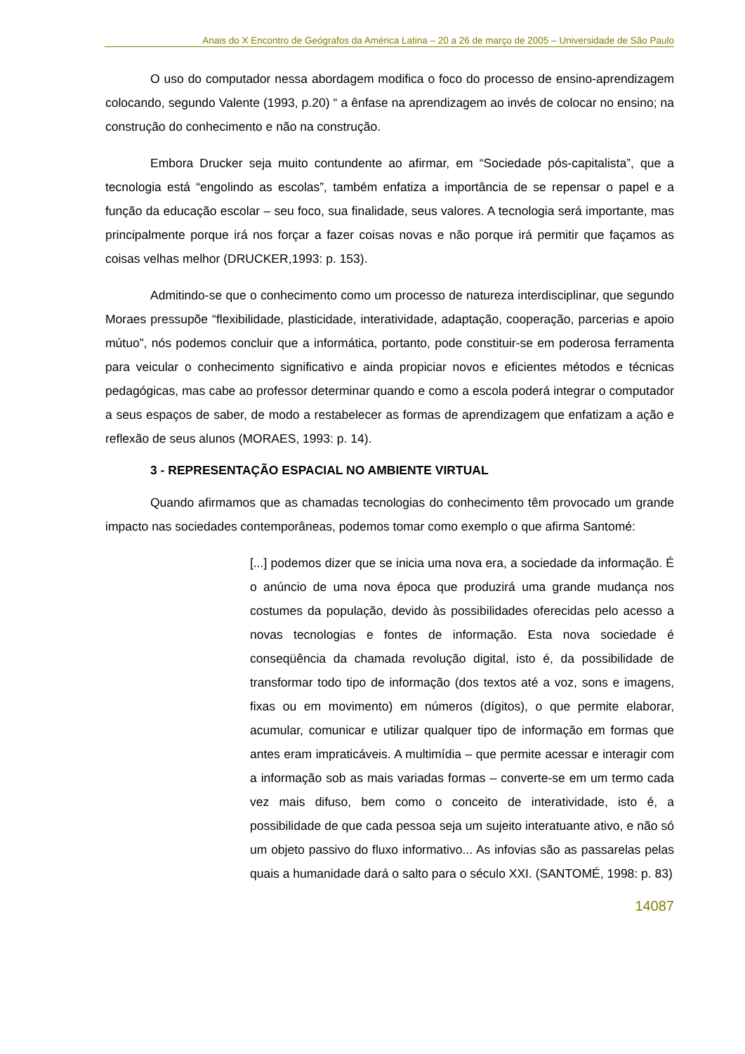Anais do X Encontro de Geógrafos da América Latina – 20 a 26 de março de 2005 – Universidade de São Paulo
O uso do computador nessa abordagem modifica o foco do processo de ensino-aprendizagem colocando, segundo Valente (1993, p.20) “ a ênfase na aprendizagem ao invés de colocar no ensino; na construção do conhecimento e não na construção.
Embora Drucker seja muito contundente ao afirmar, em “Sociedade pós-capitalista”, que a tecnologia está “engolindo as escolas”, também enfatiza a importância de se repensar o papel e a função da educação escolar – seu foco, sua finalidade, seus valores. A tecnologia será importante, mas principalmente porque irá nos forçar a fazer coisas novas e não porque irá permitir que façamos as coisas velhas melhor (DRUCKER,1993: p. 153).
Admitindo-se que o conhecimento como um processo de natureza interdisciplinar, que segundo Moraes pressupõe “flexibilidade, plasticidade, interatividade, adaptação, cooperação, parcerias e apoio mútuo”, nós podemos concluir que a informática, portanto, pode constituir-se em poderosa ferramenta para veicular o conhecimento significativo e ainda propiciar novos e eficientes métodos e técnicas pedagógicas, mas cabe ao professor determinar quando e como a escola poderá integrar o computador a seus espaços de saber, de modo a restabelecer as formas de aprendizagem que enfatizam a ação e reflexão de seus alunos (MORAES, 1993: p. 14).
3 - REPRESENTAÇÃO ESPACIAL NO AMBIENTE VIRTUAL
Quando afirmamos que as chamadas tecnologias do conhecimento têm provocado um grande impacto nas sociedades contemporâneas, podemos tomar como exemplo o que afirma Santomé:
[...] podemos dizer que se inicia uma nova era, a sociedade da informação. É o anúncio de uma nova época que produzirá uma grande mudança nos costumes da população, devido às possibilidades oferecidas pelo acesso a novas tecnologias e fontes de informação. Esta nova sociedade é conseqüência da chamada revolução digital, isto é, da possibilidade de transformar todo tipo de informação (dos textos até a voz, sons e imagens, fixas ou em movimento) em números (dígitos), o que permite elaborar, acumular, comunicar e utilizar qualquer tipo de informação em formas que antes eram impraticáveis. A multimídia – que permite acessar e interagir com a informação sob as mais variadas formas – converte-se em um termo cada vez mais difuso, bem como o conceito de interatividade, isto é, a possibilidade de que cada pessoa seja um sujeito interatuante ativo, e não só um objeto passivo do fluxo informativo... As infovias são as passarelas pelas quais a humanidade dará o salto para o século XXI. (SANTOMÉ, 1998: p. 83)
14087